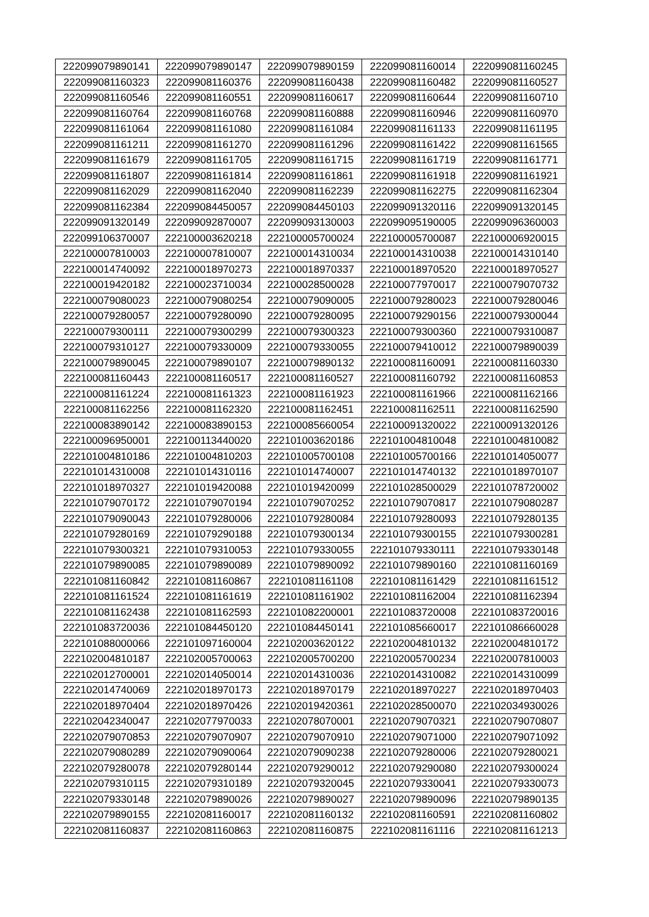| 222099079890141 | 222099079890147 | 222099079890159 | 222099081160014 | 222099081160245 |
| 222099081160323 | 222099081160376 | 222099081160438 | 222099081160482 | 222099081160527 |
| 222099081160546 | 222099081160551 | 222099081160617 | 222099081160644 | 222099081160710 |
| 222099081160764 | 222099081160768 | 222099081160888 | 222099081160946 | 222099081160970 |
| 222099081161064 | 222099081161080 | 222099081161084 | 222099081161133 | 222099081161195 |
| 222099081161211 | 222099081161270 | 222099081161296 | 222099081161422 | 222099081161565 |
| 222099081161679 | 222099081161705 | 222099081161715 | 222099081161719 | 222099081161771 |
| 222099081161807 | 222099081161814 | 222099081161861 | 222099081161918 | 222099081161921 |
| 222099081162029 | 222099081162040 | 222099081162239 | 222099081162275 | 222099081162304 |
| 222099081162384 | 222099084450057 | 222099084450103 | 222099091320116 | 222099091320145 |
| 222099091320149 | 222099092870007 | 222099093130003 | 222099095190005 | 222099096360003 |
| 222099106370007 | 222100003620218 | 222100005700024 | 222100005700087 | 222100006920015 |
| 222100007810003 | 222100007810007 | 222100014310034 | 222100014310038 | 222100014310140 |
| 222100014740092 | 222100018970273 | 222100018970337 | 222100018970520 | 222100018970527 |
| 222100019420182 | 222100023710034 | 222100028500028 | 222100077970017 | 222100079070732 |
| 222100079080023 | 222100079080254 | 222100079090005 | 222100079280023 | 222100079280046 |
| 222100079280057 | 222100079280090 | 222100079280095 | 222100079290156 | 222100079300044 |
| 222100079300111 | 222100079300299 | 222100079300323 | 222100079300360 | 222100079310087 |
| 222100079310127 | 222100079330009 | 222100079330055 | 222100079410012 | 222100079890039 |
| 222100079890045 | 222100079890107 | 222100079890132 | 222100081160091 | 222100081160330 |
| 222100081160443 | 222100081160517 | 222100081160527 | 222100081160792 | 222100081160853 |
| 222100081161224 | 222100081161323 | 222100081161923 | 222100081161966 | 222100081162166 |
| 222100081162256 | 222100081162320 | 222100081162451 | 222100081162511 | 222100081162590 |
| 222100083890142 | 222100083890153 | 222100085660054 | 222100091320022 | 222100091320126 |
| 222100096950001 | 222100113440020 | 222101003620186 | 222101004810048 | 222101004810082 |
| 222101004810186 | 222101004810203 | 222101005700108 | 222101005700166 | 222101014050077 |
| 222101014310008 | 222101014310116 | 222101014740007 | 222101014740132 | 222101018970107 |
| 222101018970327 | 222101019420088 | 222101019420099 | 222101028500029 | 222101078720002 |
| 222101079070172 | 222101079070194 | 222101079070252 | 222101079070817 | 222101079080287 |
| 222101079090043 | 222101079280006 | 222101079280084 | 222101079280093 | 222101079280135 |
| 222101079280169 | 222101079290188 | 222101079300134 | 222101079300155 | 222101079300281 |
| 222101079300321 | 222101079310053 | 222101079330055 | 222101079330111 | 222101079330148 |
| 222101079890085 | 222101079890089 | 222101079890092 | 222101079890160 | 222101081160169 |
| 222101081160842 | 222101081160867 | 222101081161108 | 222101081161429 | 222101081161512 |
| 222101081161524 | 222101081161619 | 222101081161902 | 222101081162004 | 222101081162394 |
| 222101081162438 | 222101081162593 | 222101082200001 | 222101083720008 | 222101083720016 |
| 222101083720036 | 222101084450120 | 222101084450141 | 222101085660017 | 222101086660028 |
| 222101088000066 | 222101097160004 | 222102003620122 | 222102004810132 | 222102004810172 |
| 222102004810187 | 222102005700063 | 222102005700200 | 222102005700234 | 222102007810003 |
| 222102012700001 | 222102014050014 | 222102014310036 | 222102014310082 | 222102014310099 |
| 222102014740069 | 222102018970173 | 222102018970179 | 222102018970227 | 222102018970403 |
| 222102018970404 | 222102018970426 | 222102019420361 | 222102028500070 | 222102034930026 |
| 222102042340047 | 222102077970033 | 222102078070001 | 222102079070321 | 222102079070807 |
| 222102079070853 | 222102079070907 | 222102079070910 | 222102079071000 | 222102079071092 |
| 222102079080289 | 222102079090064 | 222102079090238 | 222102079280006 | 222102079280021 |
| 222102079280078 | 222102079280144 | 222102079290012 | 222102079290080 | 222102079300024 |
| 222102079310115 | 222102079310189 | 222102079320045 | 222102079330041 | 222102079330073 |
| 222102079330148 | 222102079890026 | 222102079890027 | 222102079890096 | 222102079890135 |
| 222102079890155 | 222102081160017 | 222102081160132 | 222102081160591 | 222102081160802 |
| 222102081160837 | 222102081160863 | 222102081160875 | 222102081161116 | 222102081161213 |